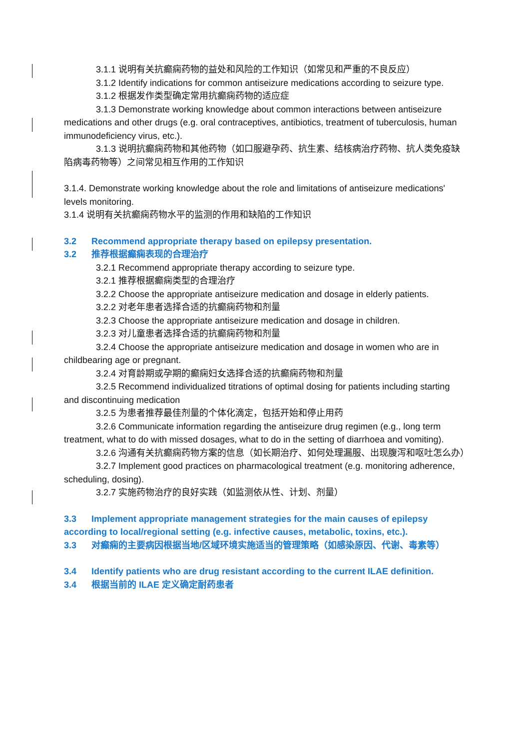3.1.1 说明有关抗癫痫药物的益处和风险的工作知识（如常见和严重的不良反应）
3.1.2 Identify indications for common antiseizure medications according to seizure type.
3.1.2 根据发作类型确定常用抗癫痫药物的适应症
3.1.3 Demonstrate working knowledge about common interactions between antiseizure medications and other drugs (e.g. oral contraceptives, antibiotics, treatment of tuberculosis, human immunodeficiency virus, etc.).
3.1.3 说明抗癫痫药物和其他药物（如口服避孕药、抗生素、结核病治疗药物、抗人类免疫缺陷病毒药物等）之间常见相互作用的工作知识
3.1.4. Demonstrate working knowledge about the role and limitations of antiseizure medications' levels monitoring.
3.1.4 说明有关抗癫痫药物水平的监测的作用和缺陷的工作知识
3.2 Recommend appropriate therapy based on epilepsy presentation.
3.2 推荐根据癫痫表现的合理治疗
3.2.1 Recommend appropriate therapy according to seizure type.
3.2.1 推荐根据癫痫类型的合理治疗
3.2.2 Choose the appropriate antiseizure medication and dosage in elderly patients.
3.2.2 对老年患者选择合适的抗癫痫药物和剂量
3.2.3 Choose the appropriate antiseizure medication and dosage in children.
3.2.3 对儿童患者选择合适的抗癫痫药物和剂量
3.2.4 Choose the appropriate antiseizure medication and dosage in women who are in childbearing age or pregnant.
3.2.4 对育龄期或孕期的癫痫妇女选择合适的抗癫痫药物和剂量
3.2.5 Recommend individualized titrations of optimal dosing for patients including starting and discontinuing medication
3.2.5 为患者推荐最佳剂量的个体化滴定，包括开始和停止用药
3.2.6 Communicate information regarding the antiseizure drug regimen (e.g., long term treatment, what to do with missed dosages, what to do in the setting of diarrhoea and vomiting).
3.2.6 沟通有关抗癫痫药物方案的信息（如长期治疗、如何处理漏服、出现腹泻和呕吐怎么办）
3.2.7 Implement good practices on pharmacological treatment (e.g. monitoring adherence, scheduling, dosing).
3.2.7 实施药物治疗的良好实践（如监测依从性、计划、剂量）
3.3 Implement appropriate management strategies for the main causes of epilepsy according to local/regional setting (e.g. infective causes, metabolic, toxins, etc.).
3.3 对癫痫的主要病因根据当地/区域环境实施适当的管理策略（如感染原因、代谢、毒素等）
3.4 Identify patients who are drug resistant according to the current ILAE definition.
3.4 根据当前的 ILAE 定义确定耐药患者